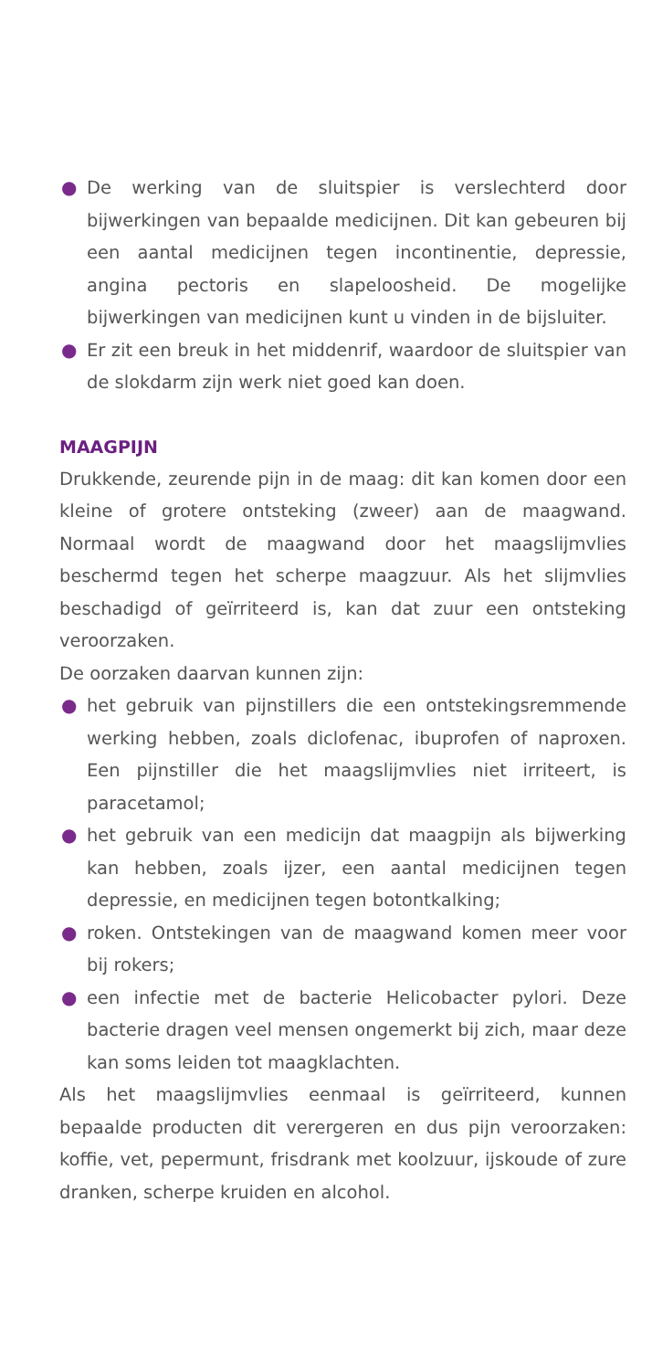● De werking van de sluitspier is verslechterd door bijwerkingen van bepaalde medicijnen. Dit kan gebeuren bij een aantal medicijnen tegen incontinentie, depressie, angina pectoris en slapeloosheid. De mogelijke bijwerkingen van medicijnen kunt u vinden in de bijsluiter.
● Er zit een breuk in het middenrif, waardoor de sluitspier van de slokdarm zijn werk niet goed kan doen.
MAAGPIJN
Drukkende, zeurende pijn in de maag: dit kan komen door een kleine of grotere ontsteking (zweer) aan de maagwand. Normaal wordt de maagwand door het maagslijmvlies beschermd tegen het scherpe maagzuur. Als het slijmvlies beschadigd of geïrriteerd is, kan dat zuur een ontsteking veroorzaken.
De oorzaken daarvan kunnen zijn:
● het gebruik van pijnstillers die een ontstekingsremmende werking hebben, zoals diclofenac, ibuprofen of naproxen. Een pijnstiller die het maagslijmvlies niet irriteert, is paracetamol;
● het gebruik van een medicijn dat maagpijn als bijwerking kan hebben, zoals ijzer, een aantal medicijnen tegen depressie, en medicijnen tegen botontkalking;
● roken. Ontstekingen van de maagwand komen meer voor bij rokers;
● een infectie met de bacterie Helicobacter pylori. Deze bacterie dragen veel mensen ongemerkt bij zich, maar deze kan soms leiden tot maagklachten.
Als het maagslijmvlies eenmaal is geïrriteerd, kunnen bepaalde producten dit verergeren en dus pijn veroorzaken: koffie, vet, pepermunt, frisdrank met koolzuur, ijskoude of zure dranken, scherpe kruiden en alcohol.